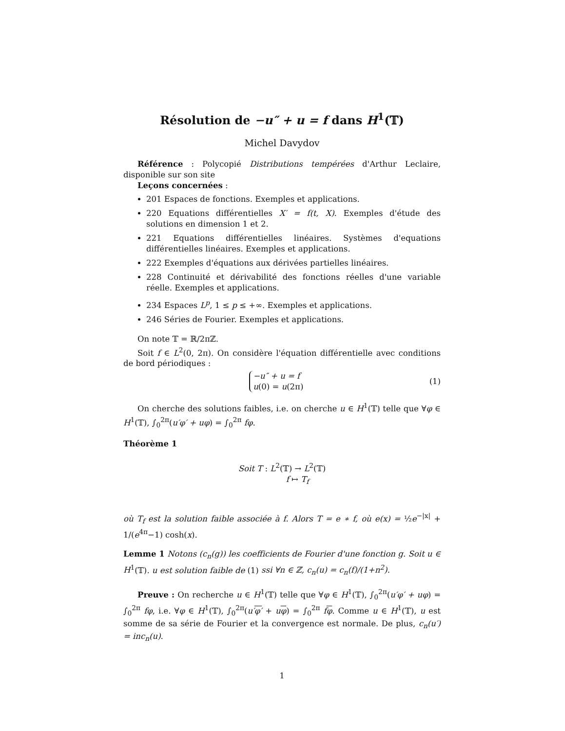Résolution de −u″ + u = f dans H<sup>1</sup>(𝕋)
Michel Davydov
Référence : Polycopié Distributions tempérées d'Arthur Leclaire, disponible sur son site
Leçons concernées :
201 Espaces de fonctions. Exemples et applications.
220 Equations différentielles X′ = f(t, X). Exemples d'étude des solutions en dimension 1 et 2.
221 Equations différentielles linéaires. Systèmes d'equations différentielles linéaires. Exemples et applications.
222 Exemples d'équations aux dérivées partielles linéaires.
228 Continuité et dérivabilité des fonctions réelles d'une variable réelle. Exemples et applications.
234 Espaces L<sup>p</sup>, 1 ≤ p ≤ +∞. Exemples et applications.
246 Séries de Fourier. Exemples et applications.
On note 𝕋 = ℝ/2πℤ.
Soit f ∈ L<sup>2</sup>(0, 2π). On considère l'équation différentielle avec conditions de bord périodiques :
−u″ + u = f
u(0) = u(2π) (1)
On cherche des solutions faibles, i.e. on cherche u ∈ H<sup>1</sup>(𝕋) telle que ∀φ ∈ H<sup>1</sup>(𝕋), ∫<sub>0</sub><sup>2π</sup>(u′φ′ + uφ) = ∫<sub>0</sub><sup>2π</sup> fφ.
Théorème 1
Soit T : L<sup>2</sup>(𝕋) → L<sup>2</sup>(𝕋)
f ↦ T<sub>f</sub>
où T<sub>f</sub> est la solution faible associée à f. Alors T = e ∗ f, où e(x) = ½e<sup>−|x|</sup> + 1/(e<sup>4π</sup>−1) cosh(x).
Lemme 1 Notons (c<sub>n</sub>(g)) les coefficients de Fourier d'une fonction g. Soit u ∈ H<sup>1</sup>(𝕋). u est solution faible de (1) ssi ∀n ∈ ℤ, c<sub>n</sub>(u) = c<sub>n</sub>(f)/(1+n<sup>2</sup>).
Preuve : On recherche u ∈ H<sup>1</sup>(𝕋) telle que ∀φ ∈ H<sup>1</sup>(𝕋), ∫<sub>0</sub><sup>2π</sup>(u′φ′ + uφ) = ∫<sub>0</sub><sup>2π</sup> fφ, i.e. ∀φ ∈ H<sup>1</sup>(𝕋), ∫<sub>0</sub><sup>2π</sup>(u′φ′ + uφ) = ∫<sub>0</sub><sup>2π</sup> fφ. Comme u ∈ H<sup>1</sup>(𝕋), u est somme de sa série de Fourier et la convergence est normale. De plus, c<sub>n</sub>(u′) = inc<sub>n</sub>(u).
1